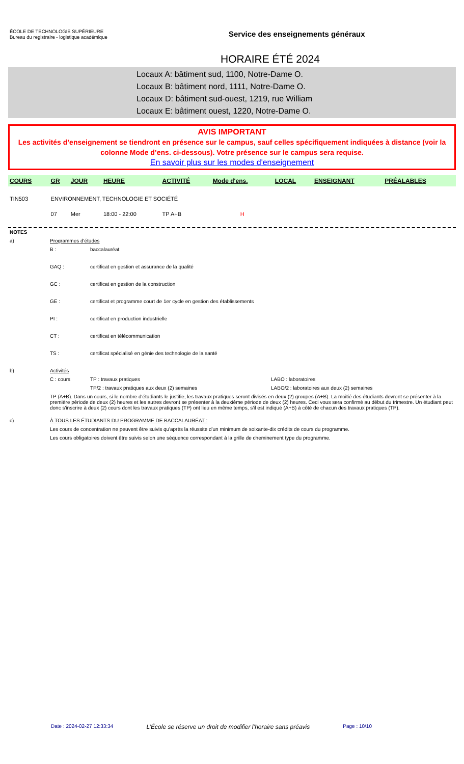ÉCOLE DE TECHNOLOGIE SUPÉRIEURE
Bureau du registraire - logistique académique
Service des enseignements généraux
HORAIRE ÉTÉ 2024
Locaux A: bâtiment sud, 1100, Notre-Dame O.
Locaux B: bâtiment nord, 1111, Notre-Dame O.
Locaux D: bâtiment sud-ouest, 1219, rue William
Locaux E: bâtiment ouest, 1220, Notre-Dame O.
AVIS IMPORTANT
Les activités d’enseignement se tiendront en présence sur le campus, sauf celles spécifiquement indiquées à distance (voir la colonne Mode d’ens. ci-dessous). Votre présence sur le campus sera requise.
En savoir plus sur les modes d'enseignement
| COURS | GR | JOUR | HEURE | ACTIVITÉ | Mode d'ens. | LOCAL | ENSEIGNANT | PRÉALABLES |
| --- | --- | --- | --- | --- | --- | --- | --- | --- |
| TIN503 | ENVIRONNEMENT, TECHNOLOGIE ET SOCIÉTÉ | | | | | | | |
| | 07 | Mer | 18:00 - 22:00 | TP A+B | H | | | |
NOTES
a) Programmes d'études
B : baccalauréat
GAQ : certificat en gestion et assurance de la qualité
GC : certificat en gestion de la construction
GE : certificat et programme court de 1er cycle en gestion des établissements
PI : certificat en production industrielle
CT : certificat en télécommunication
TS : certificat spécialisé en génie des technologie de la santé
b) Activités
C : cours TP : travaux pratiques LABO : laboratoires
TP/2 : travaux pratiques aux deux (2) semaines LABO/2 : laboratoires aux deux (2) semaines
TP (A+B). Dans un cours, si le nombre d'étudiants le justifie, les travaux pratiques seront divisés en deux (2) groupes (A+B). La moitié des étudiants devront se présenter à la première période de deux (2) heures et les autres devront se présenter à la deuxième période de deux (2) heures. Ceci vous sera confirmé au début du trimestre. Un étudiant peut donc s'inscrire à deux (2) cours dont les travaux pratiques (TP) ont lieu en même temps, s'il est indiqué (A+B) à côté de chacun des travaux pratiques (TP).
c) À TOUS LES ÉTUDIANTS DU PROGRAMME DE BACCALAURÉAT :
Les cours de concentration ne peuvent être suivis qu'après la réussite d'un minimum de soixante-dix crédits de cours du programme.
Les cours obligatoires doivent être suivis selon une séquence correspondant à la grille de cheminement type du programme.
Date : 2024-02-27 12:33:34 L’École se réserve un droit de modifier l’horaire sans préavis Page : 10/10